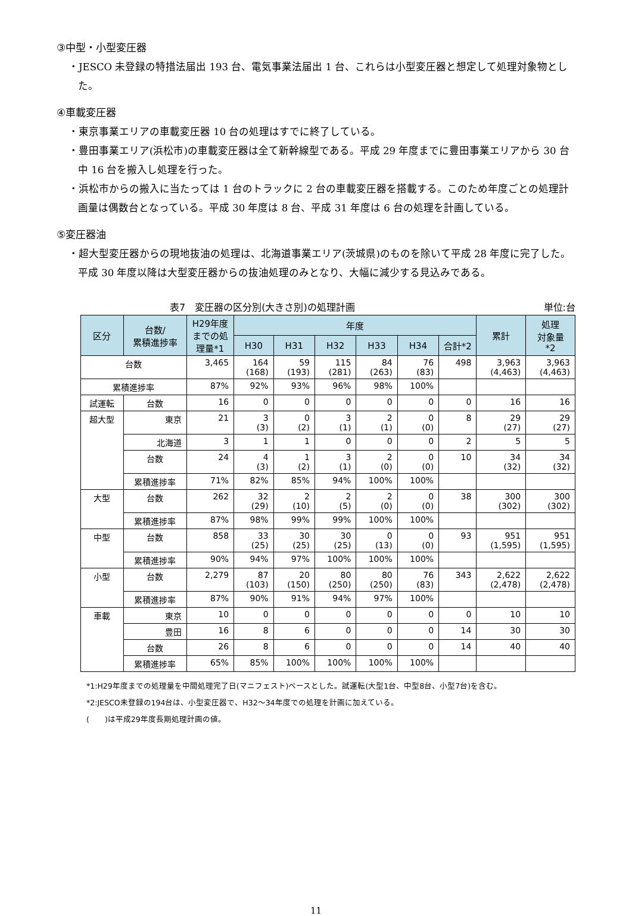③中型・小型変圧器
・JESCO 未登録の特措法届出 193 台、電気事業法届出 1 台、これらは小型変圧器と想定して処理対象物とした。
④車載変圧器
・東京事業エリアの車載変圧器 10 台の処理はすでに終了している。
・豊田事業エリア(浜松市)の車載変圧器は全て新幹線型である。平成 29 年度までに豊田事業エリアから 30 台中 16 台を搬入し処理を行った。
・浜松市からの搬入に当たっては 1 台のトラックに 2 台の車載変圧器を搭載する。このため年度ごとの処理計画量は偶数台となっている。平成 30 年度は 8 台、平成 31 年度は 6 台の処理を計画している。
⑤変圧器油
・超大型変圧器からの現地抜油の処理は、北海道事業エリア(茨城県)のものを除いて平成 28 年度に完了した。平成 30 年度以降は大型変圧器からの抜油処理のみとなり、大幅に減少する見込みである。
表7　変圧器の区分別(大きさ別)の処理計画 単位:台
| 区分 | 台数/ 累積進捗率 | H29年度 までの処 理量*1 | 年度 | | | | | | 累計 | 処理 対象量 *2 |
| --- | --- | --- | --- | --- | --- | --- | --- | --- | --- | --- |
| | | | H30 | H31 | H32 | H33 | H34 | 合計*2 | | |
| 台数 | | 3,465 | 164 (168) | 59 (193) | 115 (281) | 84 (263) | 76 (83) | 498 | 3,963 (4,463) | 3,963 (4,463) |
| 累積進捗率 | | 87% | 92% | 93% | 96% | 98% | 100% | | | |
| 試運転 | 台数 | 16 | 0 | 0 | 0 | 0 | 0 | 0 | 16 | 16 |
| 超大型 | 東京 | 21 | 3 (3) | 0 (2) | 3 (1) | 2 (1) | 0 (0) | 8 | 29 (27) | 29 (27) |
| | 北海道 | 3 | 1 | 1 | 0 | 0 | 0 | 2 | 5 | 5 |
| | 台数 | 24 | 4 (3) | 1 (2) | 3 (1) | 2 (0) | 0 (0) | 10 | 34 (32) | 34 (32) |
| | 累積進捗率 | 71% | 82% | 85% | 94% | 100% | 100% | | | |
| 大型 | 台数 | 262 | 32 (29) | 2 (10) | 2 (5) | 2 (0) | 0 (0) | 38 | 300 (302) | 300 (302) |
| | 累積進捗率 | 87% | 98% | 99% | 99% | 100% | 100% | | | |
| 中型 | 台数 | 858 | 33 (25) | 30 (25) | 30 (25) | 0 (13) | 0 (0) | 93 | 951 (1,595) | 951 (1,595) |
| | 累積進捗率 | 90% | 94% | 97% | 100% | 100% | 100% | | | |
| 小型 | 台数 | 2,279 | 87 (103) | 20 (150) | 80 (250) | 80 (250) | 76 (83) | 343 | 2,622 (2,478) | 2,622 (2,478) |
| | 累積進捗率 | 87% | 90% | 91% | 94% | 97% | 100% | | | |
| 車載 | 東京 | 10 | 0 | 0 | 0 | 0 | 0 | 0 | 10 | 10 |
| | 豊田 | 16 | 8 | 6 | 0 | 0 | 0 | 14 | 30 | 30 |
| | 台数 | 26 | 8 | 6 | 0 | 0 | 0 | 14 | 40 | 40 |
| | 累積進捗率 | 65% | 85% | 100% | 100% | 100% | 100% | | | |
*1:H29年度までの処理量を中間処理完了日(マニフェスト)ベースとした。試運転(大型1台、中型8台、小型7台)を含む。
*2:JESCO未登録の194台は、小型変圧器で、H32～34年度での処理を計画に加えている。
(　　)は平成29年度長期処理計画の値。
11